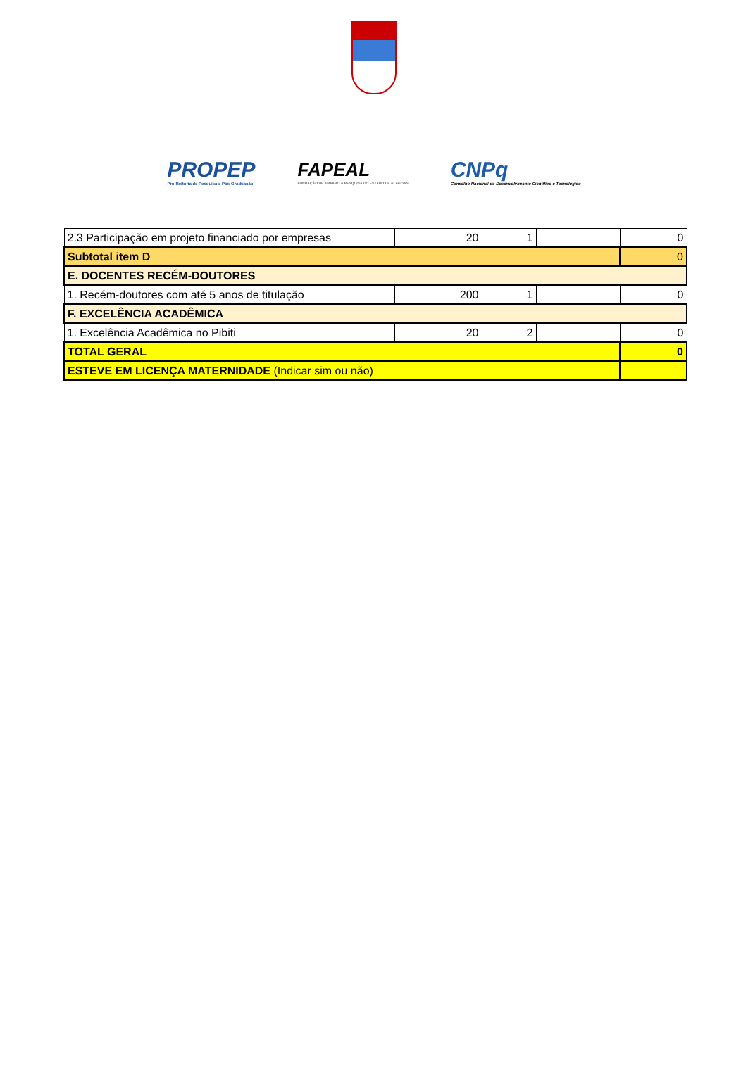PROPEP
Pró-Reitoria de Pesquisa e Pós-Graduação
FAPEAL
FUNDAÇÃO DE AMPARO À PESQUISA DO ESTADO DE ALAGOAS
CNPq
Conselho Nacional de Desenvolvimento Científico e Tecnológico
| 2.3 Participação em projeto financiado por empresas | 20 | 1 | | 0 |
| Subtotal item D | | | | 0 |
| E. DOCENTES RECÉM-DOUTORES | | | | |
| 1. Recém-doutores com até 5 anos de titulação | 200 | 1 | | 0 |
| F. EXCELÊNCIA ACADÊMICA | | | | |
| 1. Excelência Acadêmica no Pibiti | 20 | 2 | | 0 |
| TOTAL GERAL | | | | 0 |
| ESTEVE EM LICENÇA MATERNIDADE (Indicar sim ou não) | | | | |